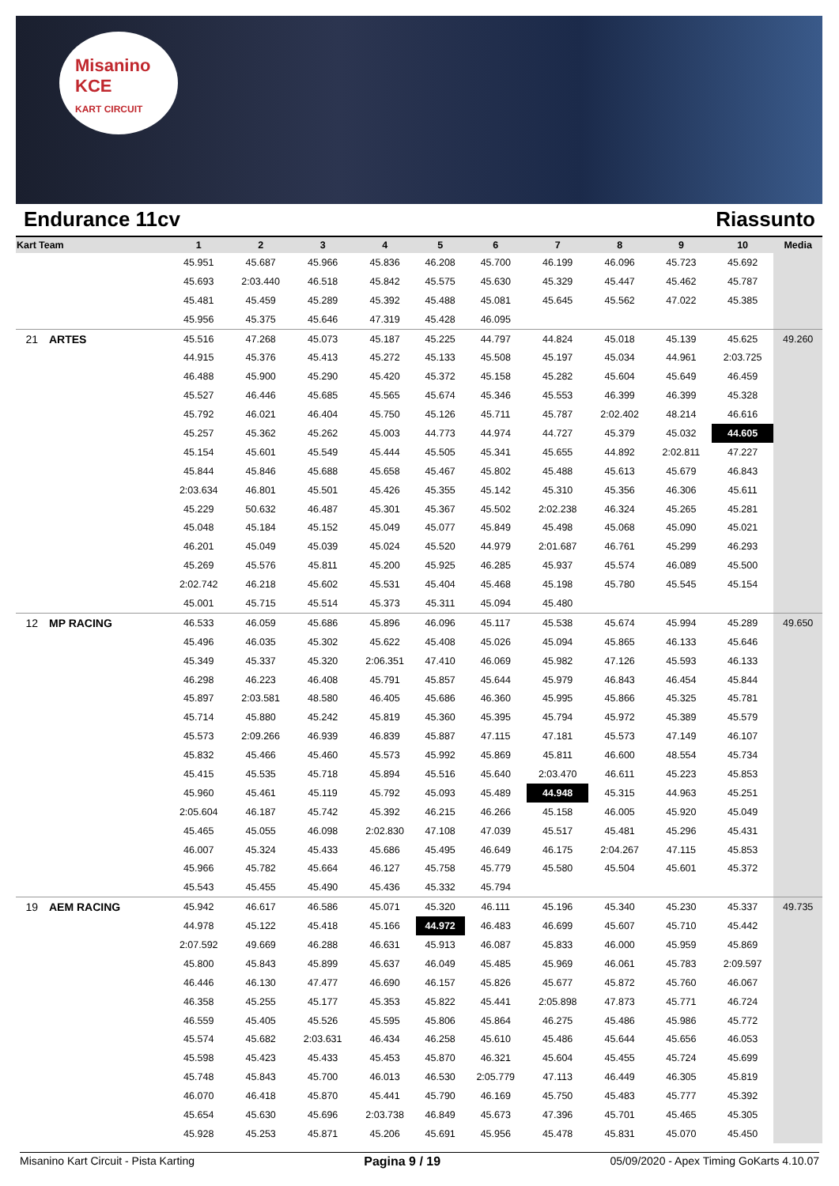Misanino
KCE
KART CIRCUIT
Endurance 11cv Riassunto
| Kart | Team | 1 | 2 | 3 | 4 | 5 | 6 | 7 | 8 | 9 | 10 | Media |
| --- | --- | --- | --- | --- | --- | --- | --- | --- | --- | --- | --- | --- |
| | | 45.951 | 45.687 | 45.966 | 45.836 | 46.208 | 45.700 | 46.199 | 46.096 | 45.723 | 45.692 | |
| | | 45.693 | 2:03.440 | 46.518 | 45.842 | 45.575 | 45.630 | 45.329 | 45.447 | 45.462 | 45.787 | |
| | | 45.481 | 45.459 | 45.289 | 45.392 | 45.488 | 45.081 | 45.645 | 45.562 | 47.022 | 45.385 | |
| | | 45.956 | 45.375 | 45.646 | 47.319 | 45.428 | 46.095 | | | | | |
| 21 | ARTES | 45.516 | 47.268 | 45.073 | 45.187 | 45.225 | 44.797 | 44.824 | 45.018 | 45.139 | 45.625 | 49.260 |
| | | 44.915 | 45.376 | 45.413 | 45.272 | 45.133 | 45.508 | 45.197 | 45.034 | 44.961 | 2:03.725 | |
| | | 46.488 | 45.900 | 45.290 | 45.420 | 45.372 | 45.158 | 45.282 | 45.604 | 45.649 | 46.459 | |
| | | 45.527 | 46.446 | 45.685 | 45.565 | 45.674 | 45.346 | 45.553 | 46.399 | 46.399 | 45.328 | |
| | | 45.792 | 46.021 | 46.404 | 45.750 | 45.126 | 45.711 | 45.787 | 2:02.402 | 48.214 | 46.616 | |
| | | 45.257 | 45.362 | 45.262 | 45.003 | 44.773 | 44.974 | 44.727 | 45.379 | 45.032 | 44.605 | |
| | | 45.154 | 45.601 | 45.549 | 45.444 | 45.505 | 45.341 | 45.655 | 44.892 | 2:02.811 | 47.227 | |
| | | 45.844 | 45.846 | 45.688 | 45.658 | 45.467 | 45.802 | 45.488 | 45.613 | 45.679 | 46.843 | |
| | | 2:03.634 | 46.801 | 45.501 | 45.426 | 45.355 | 45.142 | 45.310 | 45.356 | 46.306 | 45.611 | |
| | | 45.229 | 50.632 | 46.487 | 45.301 | 45.367 | 45.502 | 2:02.238 | 46.324 | 45.265 | 45.281 | |
| | | 45.048 | 45.184 | 45.152 | 45.049 | 45.077 | 45.849 | 45.498 | 45.068 | 45.090 | 45.021 | |
| | | 46.201 | 45.049 | 45.039 | 45.024 | 45.520 | 44.979 | 2:01.687 | 46.761 | 45.299 | 46.293 | |
| | | 45.269 | 45.576 | 45.811 | 45.200 | 45.925 | 46.285 | 45.937 | 45.574 | 46.089 | 45.500 | |
| | | 2:02.742 | 46.218 | 45.602 | 45.531 | 45.404 | 45.468 | 45.198 | 45.780 | 45.545 | 45.154 | |
| | | 45.001 | 45.715 | 45.514 | 45.373 | 45.311 | 45.094 | 45.480 | | | | |
| 12 | MP RACING | 46.533 | 46.059 | 45.686 | 45.896 | 46.096 | 45.117 | 45.538 | 45.674 | 45.994 | 45.289 | 49.650 |
| | | 45.496 | 46.035 | 45.302 | 45.622 | 45.408 | 45.026 | 45.094 | 45.865 | 46.133 | 45.646 | |
| | | 45.349 | 45.337 | 45.320 | 2:06.351 | 47.410 | 46.069 | 45.982 | 47.126 | 45.593 | 46.133 | |
| | | 46.298 | 46.223 | 46.408 | 45.791 | 45.857 | 45.644 | 45.979 | 46.843 | 46.454 | 45.844 | |
| | | 45.897 | 2:03.581 | 48.580 | 46.405 | 45.686 | 46.360 | 45.995 | 45.866 | 45.325 | 45.781 | |
| | | 45.714 | 45.880 | 45.242 | 45.819 | 45.360 | 45.395 | 45.794 | 45.972 | 45.389 | 45.579 | |
| | | 45.573 | 2:09.266 | 46.939 | 46.839 | 45.887 | 47.115 | 47.181 | 45.573 | 47.149 | 46.107 | |
| | | 45.832 | 45.466 | 45.460 | 45.573 | 45.992 | 45.869 | 45.811 | 46.600 | 48.554 | 45.734 | |
| | | 45.415 | 45.535 | 45.718 | 45.894 | 45.516 | 45.640 | 2:03.470 | 46.611 | 45.223 | 45.853 | |
| | | 45.960 | 45.461 | 45.119 | 45.792 | 45.093 | 45.489 | 44.948 | 45.315 | 44.963 | 45.251 | |
| | | 2:05.604 | 46.187 | 45.742 | 45.392 | 46.215 | 46.266 | 45.158 | 46.005 | 45.920 | 45.049 | |
| | | 45.465 | 45.055 | 46.098 | 2:02.830 | 47.108 | 47.039 | 45.517 | 45.481 | 45.296 | 45.431 | |
| | | 46.007 | 45.324 | 45.433 | 45.686 | 45.495 | 46.649 | 46.175 | 2:04.267 | 47.115 | 45.853 | |
| | | 45.966 | 45.782 | 45.664 | 46.127 | 45.758 | 45.779 | 45.580 | 45.504 | 45.601 | 45.372 | |
| | | 45.543 | 45.455 | 45.490 | 45.436 | 45.332 | 45.794 | | | | | |
| 19 | AEM RACING | 45.942 | 46.617 | 46.586 | 45.071 | 45.320 | 46.111 | 45.196 | 45.340 | 45.230 | 45.337 | 49.735 |
| | | 44.978 | 45.122 | 45.418 | 45.166 | 44.972 | 46.483 | 46.699 | 45.607 | 45.710 | 45.442 | |
| | | 2:07.592 | 49.669 | 46.288 | 46.631 | 45.913 | 46.087 | 45.833 | 46.000 | 45.959 | 45.869 | |
| | | 45.800 | 45.843 | 45.899 | 45.637 | 46.049 | 45.485 | 45.969 | 46.061 | 45.783 | 2:09.597 | |
| | | 46.446 | 46.130 | 47.477 | 46.690 | 46.157 | 45.826 | 45.677 | 45.872 | 45.760 | 46.067 | |
| | | 46.358 | 45.255 | 45.177 | 45.353 | 45.822 | 45.441 | 2:05.898 | 47.873 | 45.771 | 46.724 | |
| | | 46.559 | 45.405 | 45.526 | 45.595 | 45.806 | 45.864 | 46.275 | 45.486 | 45.986 | 45.772 | |
| | | 45.574 | 45.682 | 2:03.631 | 46.434 | 46.258 | 45.610 | 45.486 | 45.644 | 45.656 | 46.053 | |
| | | 45.598 | 45.423 | 45.433 | 45.453 | 45.870 | 46.321 | 45.604 | 45.455 | 45.724 | 45.699 | |
| | | 45.748 | 45.843 | 45.700 | 46.013 | 46.530 | 2:05.779 | 47.113 | 46.449 | 46.305 | 45.819 | |
| | | 46.070 | 46.418 | 45.870 | 45.441 | 45.790 | 46.169 | 45.750 | 45.483 | 45.777 | 45.392 | |
| | | 45.654 | 45.630 | 45.696 | 2:03.738 | 46.849 | 45.673 | 47.396 | 45.701 | 45.465 | 45.305 | |
| | | 45.928 | 45.253 | 45.871 | 45.206 | 45.691 | 45.956 | 45.478 | 45.831 | 45.070 | 45.450 | |
Misanino Kart Circuit - Pista Karting Pagina 9 / 19 05/09/2020 - Apex Timing GoKarts 4.10.07